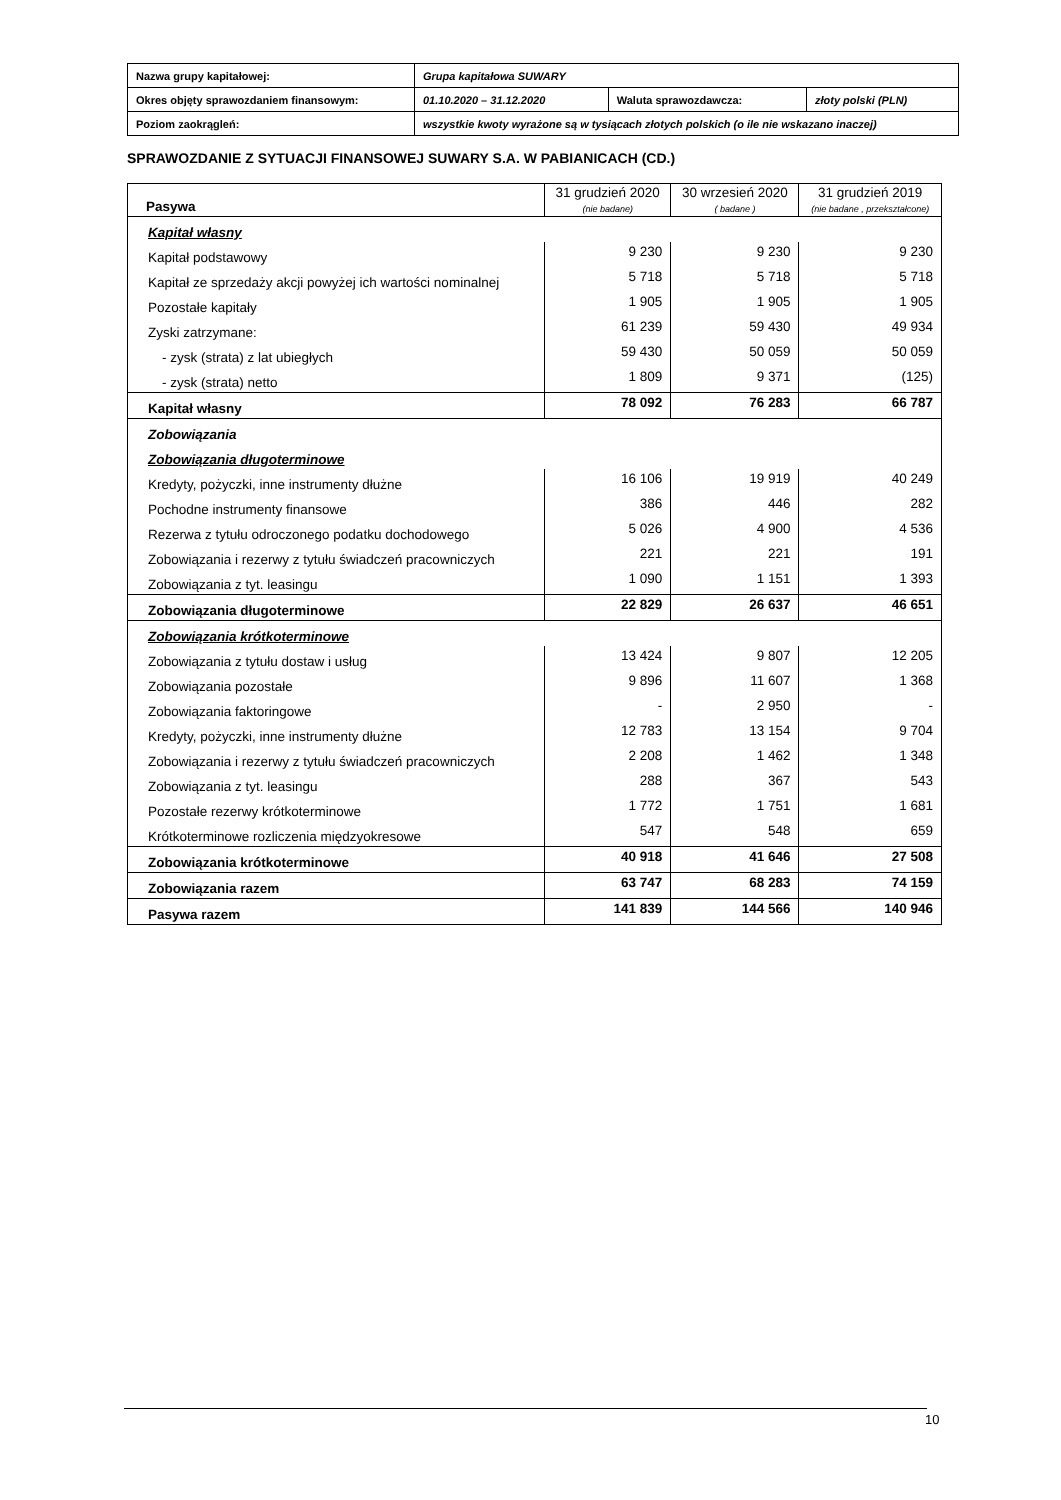| Nazwa grupy kapitałowej: | Grupa kapitałowa SUWARY | | |
| Okres objęty sprawozdaniem finansowym: | 01.10.2020 – 31.12.2020 | Waluta sprawozdawcza: | złoty polski (PLN) |
| Poziom zaokrągleń: | wszystkie kwoty wyrażone są w tysiącach złotych polskich (o ile nie wskazano inaczej) | | |
SPRAWOZDANIE Z SYTUACJI FINANSOWEJ SUWARY S.A. W PABIANICACH (CD.)
| Pasywa | 31 grudzień 2020 (nie badane) | 30 wrzesień 2020 ( badane ) | 31 grudzień 2019 (nie badane , przekształcone) |
| --- | --- | --- | --- |
| Kapitał własny | | | |
| Kapitał podstawowy | 9 230 | 9 230 | 9 230 |
| Kapitał ze sprzedaży akcji powyżej ich wartości nominalnej | 5 718 | 5 718 | 5 718 |
| Pozostałe kapitały | 1 905 | 1 905 | 1 905 |
| Zyski zatrzymane: | 61 239 | 59 430 | 49 934 |
| - zysk (strata) z lat ubiegłych | 59 430 | 50 059 | 50 059 |
| - zysk (strata) netto | 1 809 | 9 371 | (125) |
| Kapitał własny | 78 092 | 76 283 | 66 787 |
| Zobowiązania | | | |
| Zobowiązania długoterminowe | | | |
| Kredyty, pożyczki, inne instrumenty dłużne | 16 106 | 19 919 | 40 249 |
| Pochodne instrumenty finansowe | 386 | 446 | 282 |
| Rezerwa z tytułu odroczonego podatku dochodowego | 5 026 | 4 900 | 4 536 |
| Zobowiązania i rezerwy z tytułu świadczeń pracowniczych | 221 | 221 | 191 |
| Zobowiązania z tyt. leasingu | 1 090 | 1 151 | 1 393 |
| Zobowiązania długoterminowe | 22 829 | 26 637 | 46 651 |
| Zobowiązania krótkoterminowe | | | |
| Zobowiązania z tytułu dostaw i usług | 13 424 | 9 807 | 12 205 |
| Zobowiązania pozostałe | 9 896 | 11 607 | 1 368 |
| Zobowiązania faktoringowe | - | 2 950 | - |
| Kredyty, pożyczki, inne instrumenty dłużne | 12 783 | 13 154 | 9 704 |
| Zobowiązania i rezerwy z tytułu świadczeń pracowniczych | 2 208 | 1 462 | 1 348 |
| Zobowiązania z tyt. leasingu | 288 | 367 | 543 |
| Pozostałe rezerwy krótkoterminowe | 1 772 | 1 751 | 1 681 |
| Krótkoterminowe rozliczenia międzyokresowe | 547 | 548 | 659 |
| Zobowiązania krótkoterminowe | 40 918 | 41 646 | 27 508 |
| Zobowiązania razem | 63 747 | 68 283 | 74 159 |
| Pasywa razem | 141 839 | 144 566 | 140 946 |
10